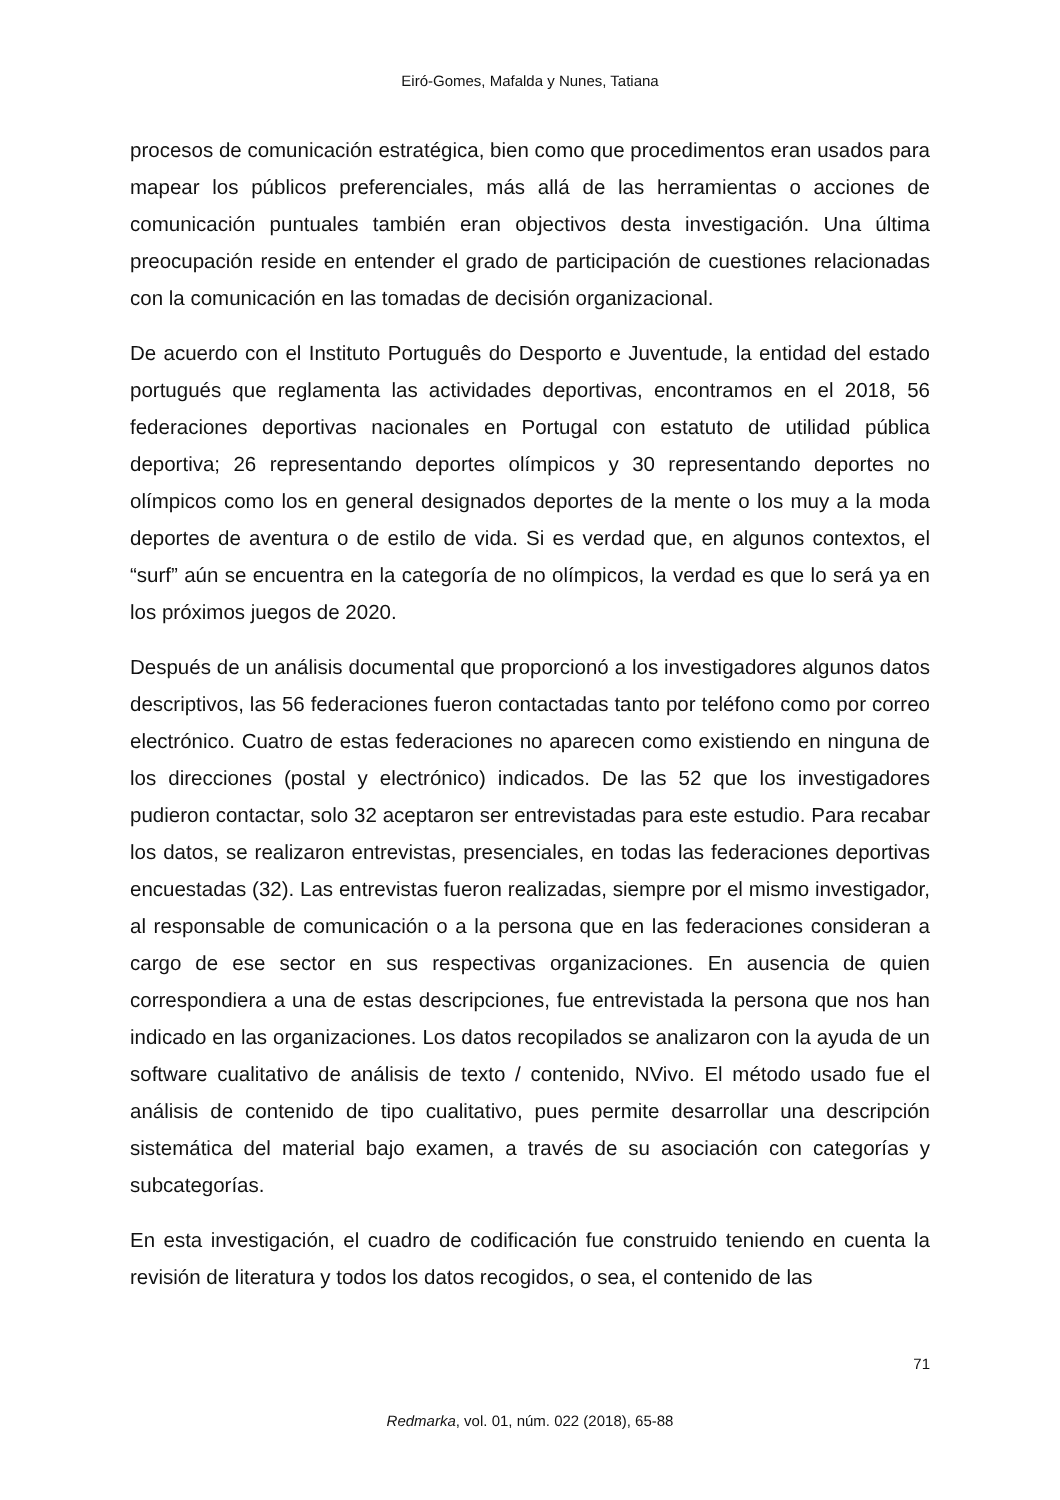Eiró-Gomes, Mafalda y Nunes, Tatiana
procesos de comunicación estratégica, bien como que procedimentos eran usados para mapear los públicos preferenciales, más allá de las herramientas o acciones de comunicación puntuales también eran objectivos desta investigación. Una última preocupación reside en entender el grado de participación de cuestiones relacionadas con la comunicación en las tomadas de decisión organizacional.
De acuerdo con el Instituto Português do Desporto e Juventude, la entidad del estado portugués que reglamenta las actividades deportivas, encontramos en el 2018, 56 federaciones deportivas nacionales en Portugal con estatuto de utilidad pública deportiva; 26 representando deportes olímpicos y 30 representando deportes no olímpicos como los en general designados deportes de la mente o los muy a la moda deportes de aventura o de estilo de vida. Si es verdad que, en algunos contextos, el “surf” aún se encuentra en la categoría de no olímpicos, la verdad es que lo será ya en los próximos juegos de 2020.
Después de un análisis documental que proporcionó a los investigadores algunos datos descriptivos, las 56 federaciones fueron contactadas tanto por teléfono como por correo electrónico. Cuatro de estas federaciones no aparecen como existiendo en ninguna de los direcciones (postal y electrónico) indicados. De las 52 que los investigadores pudieron contactar, solo 32 aceptaron ser entrevistadas para este estudio. Para recabar los datos, se realizaron entrevistas, presenciales, en todas las federaciones deportivas encuestadas (32). Las entrevistas fueron realizadas, siempre por el mismo investigador, al responsable de comunicación o a la persona que en las federaciones consideran a cargo de ese sector en sus respectivas organizaciones. En ausencia de quien correspondiera a una de estas descripciones, fue entrevistada la persona que nos han indicado en las organizaciones. Los datos recopilados se analizaron con la ayuda de un software cualitativo de análisis de texto / contenido, NVivo. El método usado fue el análisis de contenido de tipo cualitativo, pues permite desarrollar una descripción sistemática del material bajo examen, a través de su asociación con categorías y subcategorías.
En esta investigación, el cuadro de codificación fue construido teniendo en cuenta la revisión de literatura y todos los datos recogidos, o sea, el contenido de las
71
Redmarka, vol. 01, núm. 022 (2018), 65-88